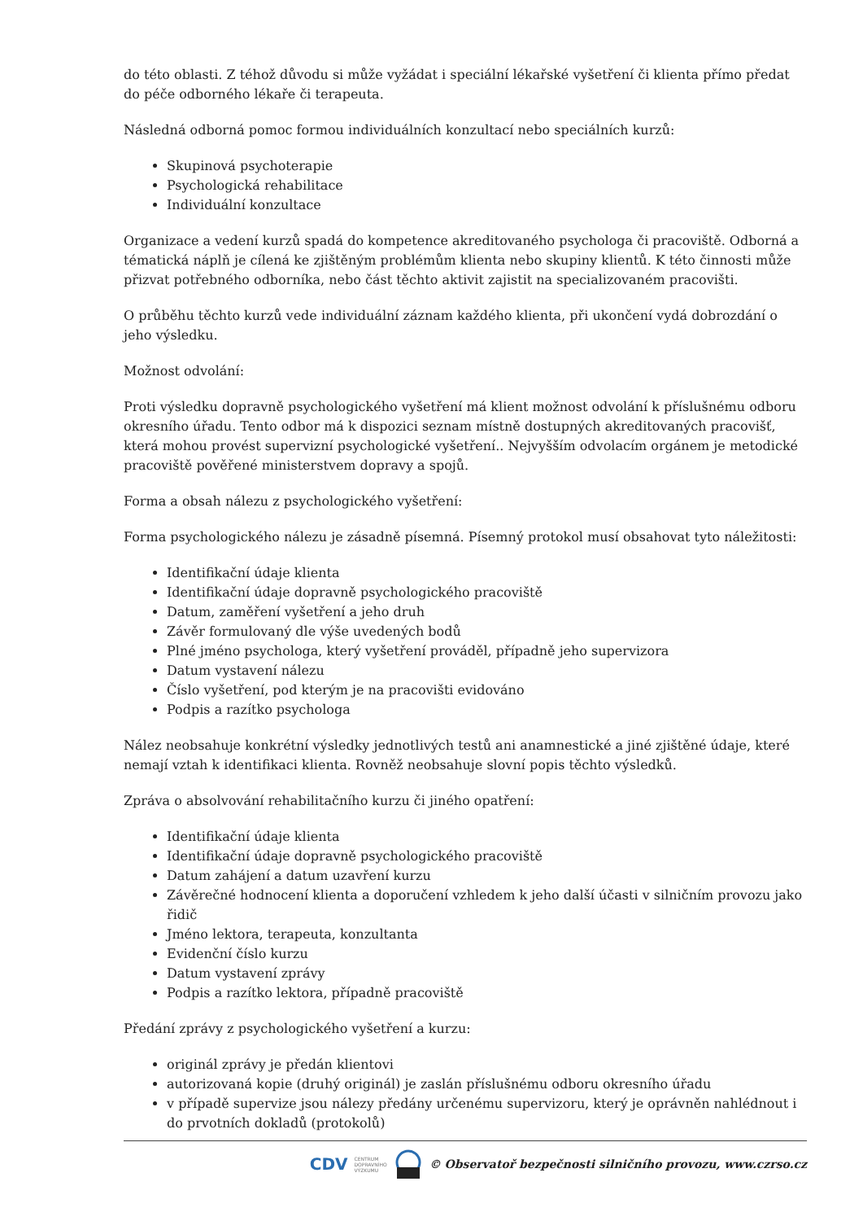do této oblasti. Z téhož důvodu si může vyžádat i speciální lékařské vyšetření či klienta přímo předat do péče odborného lékaře či terapeuta.
Následná odborná pomoc formou individuálních konzultací nebo speciálních kurzů:
Skupinová psychoterapie
Psychologická rehabilitace
Individuální konzultace
Organizace a vedení kurzů spadá do kompetence akreditovaného psychologa či pracoviště. Odborná a tématická náplň je cílená ke zjištěným problémům klienta nebo skupiny klientů. K této činnosti může přizvat potřebného odborníka, nebo část těchto aktivit zajistit na specializovaném pracovišti.
O průběhu těchto kurzů vede individuální záznam každého klienta, při ukončení vydá dobrozdání o jeho výsledku.
Možnost odvolání:
Proti výsledku dopravně psychologického vyšetření má klient možnost odvolání k příslušnému odboru okresního úřadu. Tento odbor má k dispozici seznam místně dostupných akreditovaných pracovišť, která mohou provést supervizní psychologické vyšetření.. Nejvyšším odvolacím orgánem je metodické pracoviště pověřené ministerstvem dopravy a spojů.
Forma a obsah nálezu z psychologického vyšetření:
Forma psychologického nálezu je zásadně písemná. Písemný protokol musí obsahovat tyto náležitosti:
Identifikační údaje klienta
Identifikační údaje dopravně psychologického pracoviště
Datum, zaměření vyšetření a jeho druh
Závěr formulovaný dle výše uvedených bodů
Plné jméno psychologa, který vyšetření prováděl, případně jeho supervizora
Datum vystavení nálezu
Číslo vyšetření, pod kterým je na pracovišti evidováno
Podpis a razítko psychologa
Nález neobsahuje konkrétní výsledky jednotlivých testů ani anamnestické a jiné zjištěné údaje, které nemají vztah k identifikaci klienta. Rovněž neobsahuje slovní popis těchto výsledků.
Zpráva o absolvování rehabilitačního kurzu či jiného opatření:
Identifikační údaje klienta
Identifikační údaje dopravně psychologického pracoviště
Datum zahájení a datum uzavření kurzu
Závěrečné hodnocení klienta a doporučení vzhledem k jeho další účasti v silničním provozu jako řidič
Jméno lektora, terapeuta, konzultanta
Evidenční číslo kurzu
Datum vystavení zprávy
Podpis a razítko lektora, případně pracoviště
Předání zprávy z psychologického vyšetření a kurzu:
originál zprávy je předán klientovi
autorizovaná kopie (druhý originál) je zaslán příslušnému odboru okresního úřadu
v případě supervize jsou nálezy předány určenému supervizoru, který je oprávněn nahlédnout i do prvotních dokladů (protokolů)
CDV CENTRUM
DOPRAVNÍHO
VÝZKUMU © Observatoř bezpečnosti silničního provozu, www.czrso.cz